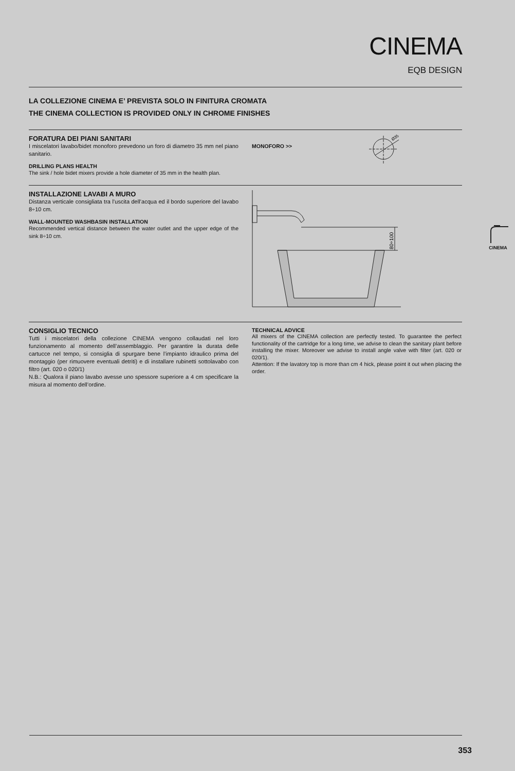CINEMA
EQB DESIGN
LA COLLEZIONE CINEMA E’ PREVISTA SOLO IN FINITURA CROMATA
THE CINEMA COLLECTION IS PROVIDED ONLY IN CHROME FINISHES
FORATURA DEI PIANI SANITARI
I miscelatori lavabo/bidet monoforo prevedono un foro di diametro 35 mm nel piano sanitario.
DRILLING PLANS HEALTH
The sink / hole bidet mixers provide a hole diameter of 35 mm in the health plan.
MONOFORO >>
Ø35
INSTALLAZIONE LAVABI A MURO
Distanza verticale consigliata tra l’uscita dell’acqua ed il bordo superiore del lavabo 8÷10 cm.
WALL-MOUNTED WASHBASIN INSTALLATION
Recommended vertical distance between the water outlet and the upper edge of the sink 8÷10 cm.
80÷100
CONSIGLIO TECNICO
Tutti i miscelatori della collezione CINEMA vengono collaudati nel loro funzionamento al momento dell’assemblaggio. Per garantire la durata delle cartucce nel tempo, si consiglia di spurgare bene l’impianto idraulico prima del montaggio (per rimuovere eventuali detriti) e di installare rubinetti sottolavabo con filtro (art. 020 o 020/1)
N.B.: Qualora il piano lavabo avesse uno spessore superiore a 4 cm specificare la misura al momento dell’ordine.
TECHNICAL ADVICE
All mixers of the CINEMA collection are perfectly tested. To guarantee the perfect functionality of the cartridge for a long time, we advise to clean the sanitary plant before installing the mixer. Moreover we advise to install angle valve with filter (art. 020 or 020/1).
Attention: If the lavatory top is more than cm 4 hick, please point it out when placing the order.
CINEMA
353